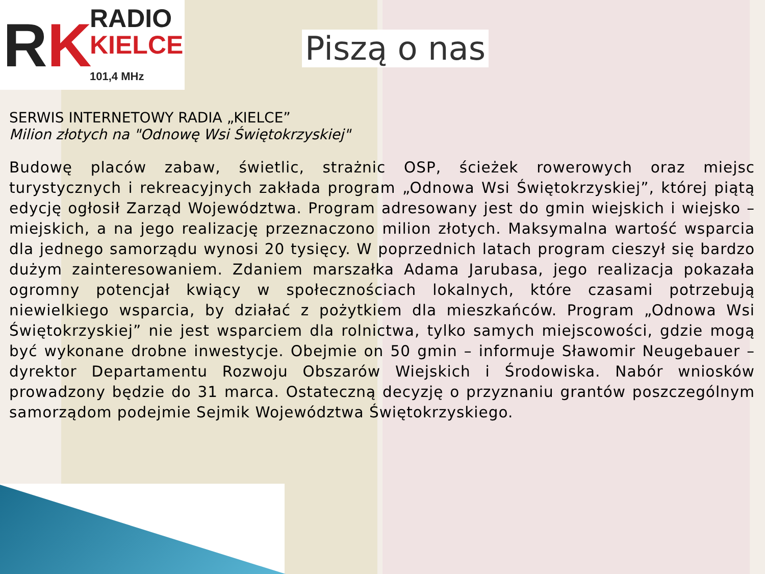RK
RADIO
KIELCE
101,4 MHz
Piszą o nas
SERWIS INTERNETOWY RADIA „KIELCE”
Milion złotych na "Odnowę Wsi Świętokrzyskiej"
Budowę placów zabaw, świetlic, strażnic OSP, ścieżek rowerowych oraz miejsc turystycznych i rekreacyjnych zakłada program „Odnowa Wsi Świętokrzyskiej”, której piątą edycję ogłosił Zarząd Województwa. Program adresowany jest do gmin wiejskich i wiejsko – miejskich, a na jego realizację przeznaczono milion złotych. Maksymalna wartość wsparcia dla jednego samorządu wynosi 20 tysięcy. W poprzednich latach program cieszył się bardzo dużym zainteresowaniem. Zdaniem marszałka Adama Jarubasa, jego realizacja pokazała ogromny potencjał kwiący w społecznościach lokalnych, które czasami potrzebują niewielkiego wsparcia, by działać z pożytkiem dla mieszkańców. Program „Odnowa Wsi Świętokrzyskiej” nie jest wsparciem dla rolnictwa, tylko samych miejscowości, gdzie mogą być wykonane drobne inwestycje. Obejmie on 50 gmin – informuje Sławomir Neugebauer – dyrektor Departamentu Rozwoju Obszarów Wiejskich i Środowiska. Nabór wniosków prowadzony będzie do 31 marca. Ostateczną decyzję o przyznaniu grantów poszczególnym samorządom podejmie Sejmik Województwa Świętokrzyskiego.